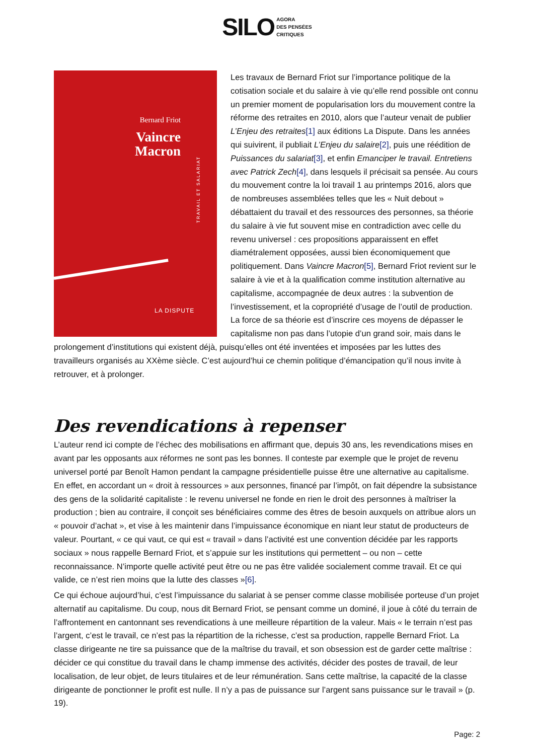SILO AGORA
DES PENSÉES
CRITIQUES
Bernard Friot
Vaincre
Macron
TRAVAIL ET SALARIAT
LA DISPUTE
Les travaux de Bernard Friot sur l’importance politique de la cotisation sociale et du salaire à vie qu’elle rend possible ont connu un premier moment de popularisation lors du mouvement contre la réforme des retraites en 2010, alors que l’auteur venait de publier L’Enjeu des retraites[1] aux éditions La Dispute. Dans les années qui suivirent, il publiait L’Enjeu du salaire[2], puis une réédition de Puissances du salariat[3], et enfin Emanciper le travail. Entretiens avec Patrick Zech[4], dans lesquels il précisait sa pensée. Au cours du mouvement contre la loi travail 1 au printemps 2016, alors que de nombreuses assemblées telles que les « Nuit debout » débattaient du travail et des ressources des personnes, sa théorie du salaire à vie fut souvent mise en contradiction avec celle du revenu universel : ces propositions apparaissent en effet diamétralement opposées, aussi bien économiquement que politiquement. Dans Vaincre Macron[5], Bernard Friot revient sur le salaire à vie et à la qualification comme institution alternative au capitalisme, accompagnée de deux autres : la subvention de l’investissement, et la copropriété d’usage de l’outil de production. La force de sa théorie est d’inscrire ces moyens de dépasser le capitalisme non pas dans l’utopie d’un grand soir, mais dans le prolongement d’institutions qui existent déjà, puisqu’elles ont été inventées et imposées par les luttes des travailleurs organisés au XXème siècle. C’est aujourd’hui ce chemin politique d’émancipation qu’il nous invite à retrouver, et à prolonger.
Des revendications à repenser
L’auteur rend ici compte de l’échec des mobilisations en affirmant que, depuis 30 ans, les revendications mises en avant par les opposants aux réformes ne sont pas les bonnes. Il conteste par exemple que le projet de revenu universel porté par Benoît Hamon pendant la campagne présidentielle puisse être une alternative au capitalisme. En effet, en accordant un « droit à ressources » aux personnes, financé par l’impôt, on fait dépendre la subsistance des gens de la solidarité capitaliste : le revenu universel ne fonde en rien le droit des personnes à maîtriser la production ; bien au contraire, il conçoit ses bénéficiaires comme des êtres de besoin auxquels on attribue alors un « pouvoir d’achat », et vise à les maintenir dans l’impuissance économique en niant leur statut de producteurs de valeur. Pourtant, « ce qui vaut, ce qui est « travail » dans l’activité est une convention décidée par les rapports sociaux » nous rappelle Bernard Friot, et s’appuie sur les institutions qui permettent – ou non – cette reconnaissance. N’importe quelle activité peut être ou ne pas être validée socialement comme travail. Et ce qui valide, ce n’est rien moins que la lutte des classes »[6].
Ce qui échoue aujourd’hui, c’est l’impuissance du salariat à se penser comme classe mobilisée porteuse d’un projet alternatif au capitalisme. Du coup, nous dit Bernard Friot, se pensant comme un dominé, il joue à côté du terrain de l’affrontement en cantonnant ses revendications à une meilleure répartition de la valeur. Mais « le terrain n’est pas l’argent, c’est le travail, ce n’est pas la répartition de la richesse, c’est sa production, rappelle Bernard Friot. La classe dirigeante ne tire sa puissance que de la maîtrise du travail, et son obsession est de garder cette maîtrise : décider ce qui constitue du travail dans le champ immense des activités, décider des postes de travail, de leur localisation, de leur objet, de leurs titulaires et de leur rémunération. Sans cette maîtrise, la capacité de la classe dirigeante de ponctionner le profit est nulle. Il n’y a pas de puissance sur l’argent sans puissance sur le travail » (p. 19).
Page: 2